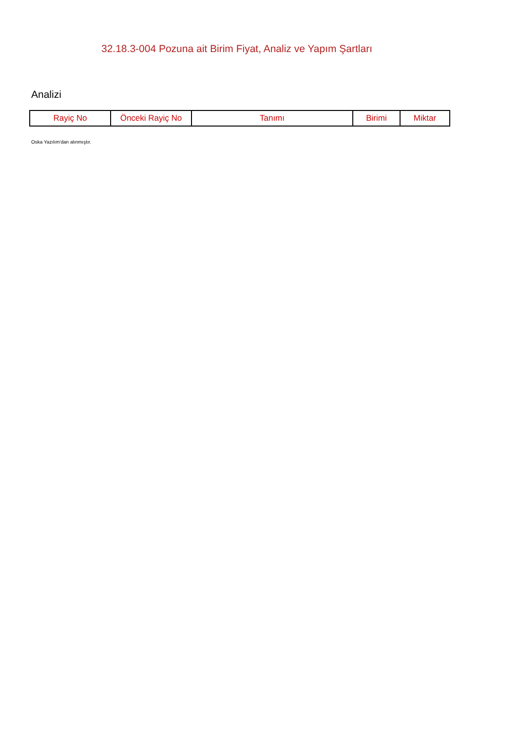32.18.3-004 Pozuna ait Birim Fiyat, Analiz ve Yapım Şartları
Analizi
| Rayiç No | Önceki Rayiç No | Tanımı | Birimi | Miktar |
| --- | --- | --- | --- | --- |
Oska Yazılım'dan alınmıştır.